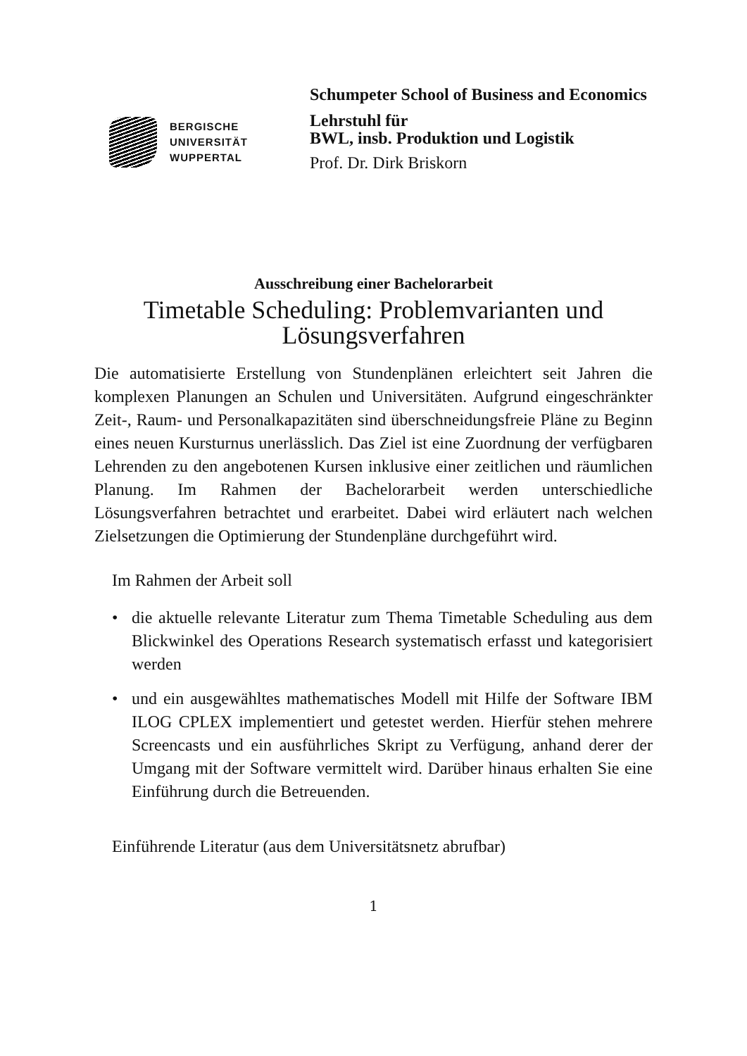BERGISCHE
UNIVERSITÄT
WUPPERTAL
Schumpeter School of Business and Economics
Lehrstuhl für
BWL, insb. Produktion und Logistik
Prof. Dr. Dirk Briskorn
Ausschreibung einer Bachelorarbeit
Timetable Scheduling: Problemvarianten und Lösungsverfahren
Die automatisierte Erstellung von Stundenplänen erleichtert seit Jahren die komplexen Planungen an Schulen und Universitäten. Aufgrund eingeschränkter Zeit-, Raum- und Personalkapazitäten sind überschneidungsfreie Pläne zu Beginn eines neuen Kursturnus unerlässlich. Das Ziel ist eine Zuordnung der verfügbaren Lehrenden zu den angebotenen Kursen inklusive einer zeitlichen und räumlichen Planung. Im Rahmen der Bachelorarbeit werden unterschiedliche Lösungsverfahren betrachtet und erarbeitet. Dabei wird erläutert nach welchen Zielsetzungen die Optimierung der Stundenpläne durchgeführt wird.
Im Rahmen der Arbeit soll
• die aktuelle relevante Literatur zum Thema Timetable Scheduling aus dem Blickwinkel des Operations Research systematisch erfasst und kategorisiert werden
• und ein ausgewähltes mathematisches Modell mit Hilfe der Software IBM ILOG CPLEX implementiert und getestet werden. Hierfür stehen mehrere Screencasts und ein ausführliches Skript zu Verfügung, anhand derer der Umgang mit der Software vermittelt wird. Darüber hinaus erhalten Sie eine Einführung durch die Betreuenden.
Einführende Literatur (aus dem Universitätsnetz abrufbar)
1